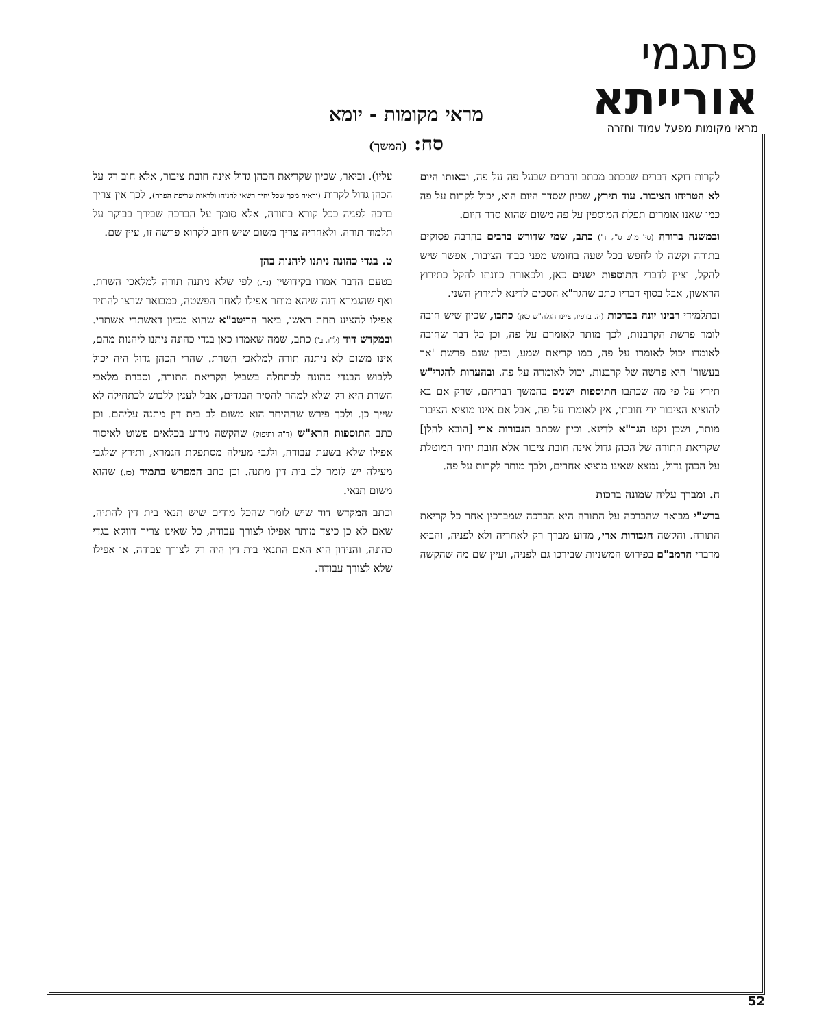פתגמי אורייתא
מראי מקומות מפעל עמוד וחזרה
מראי מקומות - יומא
סח: (המשך)
לקרות דוקא דברים שבכתב מכתב ודברים שבעל פה על פה, ובאותו היום לא הטריחו הציבור. עוד תירץ, שכיון שסדר היום הוא, יכול לקרות על פה כמו שאנו אומרים תפלת המוספין על פה משום שהוא סדר היום.
ובמשנה ברורה (סי' מ"ט ס"ק ד') כתב, שמי שדורש ברבים בהרבה פסוקים בתורה וקשה לו לחפש בכל שעה בחומש מפני כבוד הציבור, אפשר שיש להקל, וציין לדברי התוספות ישנים כאן, ולכאורה כוונתו להקל כתירוץ הראשון, אבל בסוף דבריו כתב שהגר"א הסכים לדינא לתירוץ השני.
ובתלמידי רבינו יונה בברכות (ה. בדפיו, ציינו הגלה"ש כאן) כתבו, שכיון שיש חובה לומר פרשת הקרבנות, לכך מותר לאומרם על פה, וכן כל דבר שחובה לאומרו יכול לאומרו על פה, כמו קריאת שמע, וכיון שגם פרשת 'אך בעשור' היא פרשה של קרבנות, יכול לאומרה על פה. ובהערות להגרי"ש תירץ על פי מה שכתבו התוספות ישנים בהמשך דבריהם, שרק אם בא להוציא הציבור ידי חובתן, אין לאומרו על פה, אבל אם אינו מוציא הציבור מותר, ושכן נקט הגר"א לדינא. וכיון שכתב הגבורות ארי [הובא להלן] שקריאת התורה של הכהן גדול אינה חובת ציבור אלא חובת יחיד המוטלת על הכהן גדול, נמצא שאינו מוציא אחרים, ולכך מותר לקרות על פה.
ח. ומברך עליה שמונה ברכות
ברש"י מבואר שהברכה על התורה היא הברכה שמברכין אחר כל קריאת התורה. והקשה הגבורות ארי, מדוע מברך רק לאחריה ולא לפניה, והביא מדברי הרמב"ם בפירוש המשניות שבירכו גם לפניה, ועיין שם מה שהקשה עליו). וביאר, שכיון שקריאת הכהן גדול אינה חובת ציבור, אלא חוב רק על הכהן גדול לקרות (וראיה מכך שכל יחיד רשאי להניחו ולראות שריפת הפרה), לכך אין צריך ברכה לפניה ככל קורא בתורה, אלא סומך על הברכה שבירך בבוקר על תלמוד תורה. ולאחריה צריך משום שיש חיוב לקרוא פרשה זו, עיין שם.
ט. בגדי כהונה ניתנו ליהנות בהן
בטעם הדבר אמרו בקידושין (נד.) לפי שלא ניתנה תורה למלאכי השרת. ואף שהגמרא דנה שיהא מותר אפילו לאחר הפשטה, כמבואר שרצו להתיר אפילו להציע תחת ראשו, ביאר הריטב"א שהוא מכיון דאשתרי אשתרי. ובמקדש דוד (ל"ו, ב') כתב, שמה שאמרו כאן בגדי כהונה ניתנו ליהנות מהם, אינו משום לא ניתנה תורה למלאכי השרת. שהרי הכהן גדול היה יכול ללבוש הבגדי כהונה לכתחלה בשביל הקריאת התורה, וסברת מלאכי השרת היא רק שלא למהר להסיר הבגדים, אבל לענין ללבוש לכתחילה לא שייך כן. ולכך פירש שההיתר הוא משום לב בית דין מתנה עליהם. וכן כתב התוספות הרא"ש (ד"ה ותיפוק) שהקשה מדוע בכלאים פשוט לאיסור אפילו שלא בשעת עבודה, ולגבי מעילה מסתפקת הגמרא, ותירץ שלגבי מעילה יש לומר לב בית דין מתנה. וכן כתב המפרש בתמיד (כז.) שהוא משום תנאי.
וכתב המקדש דוד שיש לומר שהכל מודים שיש תנאי בית דין להתיה, שאם לא כן כיצד מותר אפילו לצורך עבודה, כל שאינו צריך דווקא בגדי כהונה, והנידון הוא האם התנאי בית דין היה רק לצורך עבודה, או אפילו שלא לצורך עבודה.
52